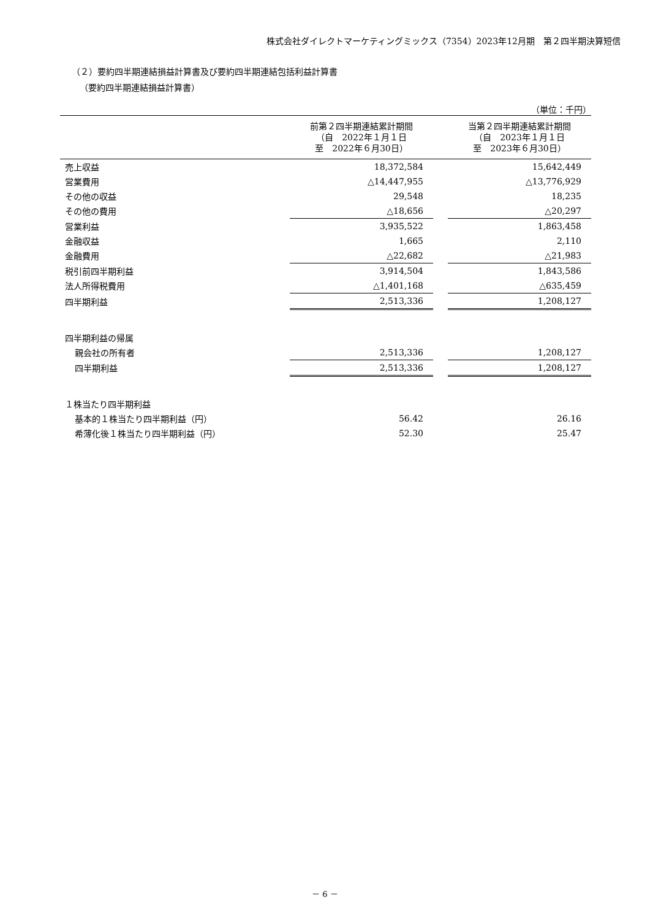株式会社ダイレクトマーケティングミックス（7354）2023年12月期　第２四半期決算短信
（２）要約四半期連結損益計算書及び要約四半期連結包括利益計算書
（要約四半期連結損益計算書）
（単位：千円）
| | 前第２四半期連結累計期間 （自 2022年１月１日 至 2022年６月30日） | | 当第２四半期連結累計期間 （自 2023年１月１日 至 2023年６月30日） |
| --- | --- | --- | --- |
| 売上収益 | 18,372,584 | | 15,642,449 |
| 営業費用 | △14,447,955 | | △13,776,929 |
| その他の収益 | 29,548 | | 18,235 |
| その他の費用 | △18,656 | | △20,297 |
| 営業利益 | 3,935,522 | | 1,863,458 |
| 金融収益 | 1,665 | | 2,110 |
| 金融費用 | △22,682 | | △21,983 |
| 税引前四半期利益 | 3,914,504 | | 1,843,586 |
| 法人所得税費用 | △1,401,168 | | △635,459 |
| 四半期利益 | 2,513,336 | | 1,208,127 |
| 四半期利益の帰属 | | | |
| 親会社の所有者 | 2,513,336 | | 1,208,127 |
| 四半期利益 | 2,513,336 | | 1,208,127 |
| １株当たり四半期利益 | | | |
| 基本的１株当たり四半期利益（円） | 56.42 | | 26.16 |
| 希薄化後１株当たり四半期利益（円） | 52.30 | | 25.47 |
－ 6 －